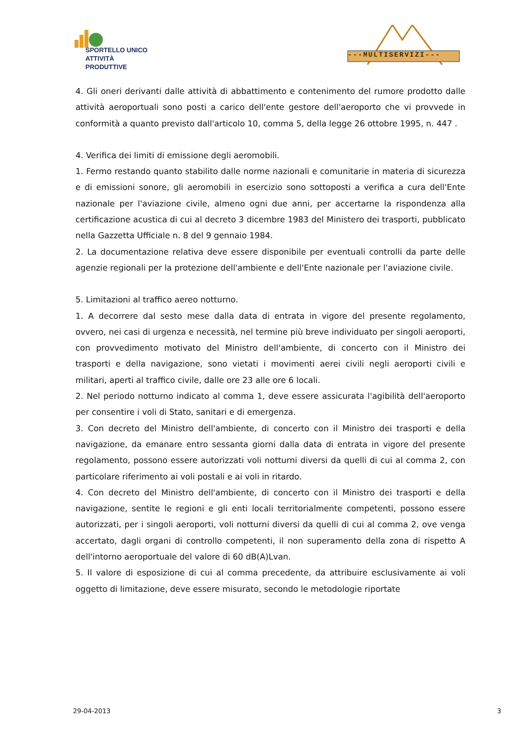SPORTELLO UNICO
ATTIVITÀ PRODUTTIVE
---MULTISERVIZI---
4. Gli oneri derivanti dalle attività di abbattimento e contenimento del rumore prodotto dalle attività aeroportuali sono posti a carico dell'ente gestore dell'aeroporto che vi provvede in conformità a quanto previsto dall'articolo 10, comma 5, della legge 26 ottobre 1995, n. 447 .
4. Verifica dei limiti di emissione degli aeromobili.
1. Fermo restando quanto stabilito dalle norme nazionali e comunitarie in materia di sicurezza e di emissioni sonore, gli aeromobili in esercizio sono sottoposti a verifica a cura dell'Ente nazionale per l'aviazione civile, almeno ogni due anni, per accertarne la rispondenza alla certificazione acustica di cui al decreto 3 dicembre 1983 del Ministero dei trasporti, pubblicato nella Gazzetta Ufficiale n. 8 del 9 gennaio 1984.
2. La documentazione relativa deve essere disponibile per eventuali controlli da parte delle agenzie regionali per la protezione dell'ambiente e dell'Ente nazionale per l'aviazione civile.
5. Limitazioni al traffico aereo notturno.
1. A decorrere dal sesto mese dalla data di entrata in vigore del presente regolamento, ovvero, nei casi di urgenza e necessità, nel termine più breve individuato per singoli aeroporti, con provvedimento motivato del Ministro dell'ambiente, di concerto con il Ministro dei trasporti e della navigazione, sono vietati i movimenti aerei civili negli aeroporti civili e militari, aperti al traffico civile, dalle ore 23 alle ore 6 locali.
2. Nel periodo notturno indicato al comma 1, deve essere assicurata l'agibilità dell'aeroporto per consentire i voli di Stato, sanitari e di emergenza.
3. Con decreto del Ministro dell'ambiente, di concerto con il Ministro dei trasporti e della navigazione, da emanare entro sessanta giorni dalla data di entrata in vigore del presente regolamento, possono essere autorizzati voli notturni diversi da quelli di cui al comma 2, con particolare riferimento ai voli postali e ai voli in ritardo.
4. Con decreto del Ministro dell'ambiente, di concerto con il Ministro dei trasporti e della navigazione, sentite le regioni e gli enti locali territorialmente competenti, possono essere autorizzati, per i singoli aeroporti, voli notturni diversi da quelli di cui al comma 2, ove venga accertato, dagli organi di controllo competenti, il non superamento della zona di rispetto A dell'intorno aeroportuale del valore di 60 dB(A)Lvan.
5. Il valore di esposizione di cui al comma precedente, da attribuire esclusivamente ai voli oggetto di limitazione, deve essere misurato, secondo le metodologie riportate
29-04-2013 3